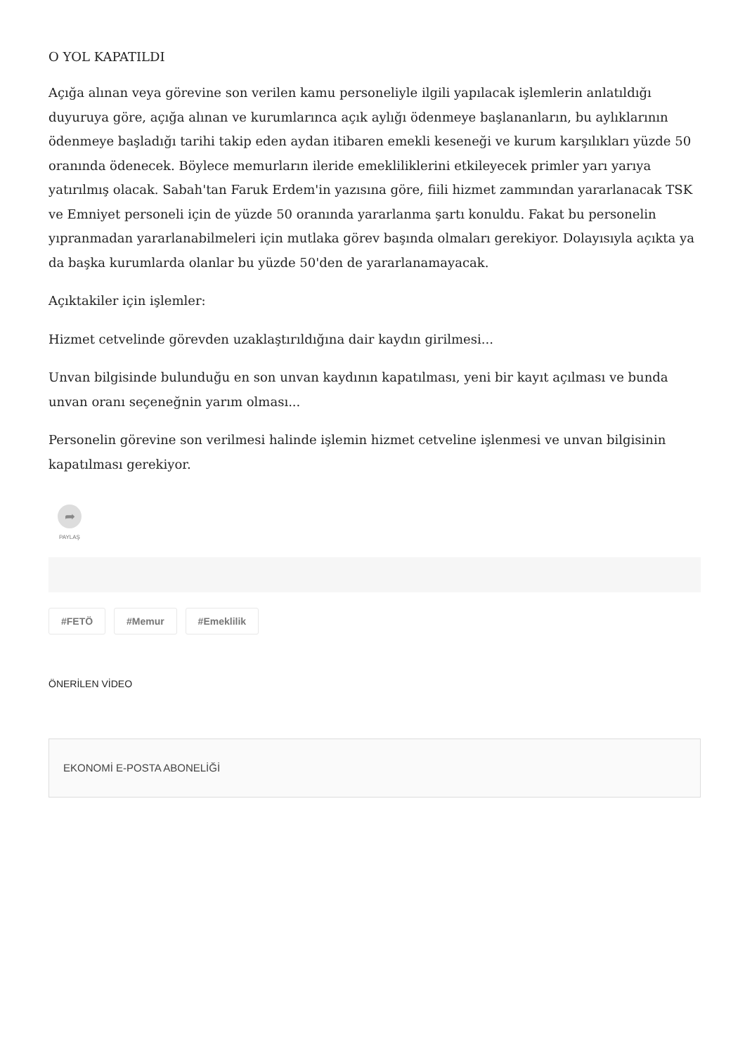O YOL KAPATILDI
Açığa alınan veya görevine son verilen kamu personeliyle ilgili yapılacak işlemlerin anlatıldığı duyuruya göre, açığa alınan ve kurumlarınca açık aylığı ödenmeye başlananların, bu aylıklarının ödenmeye başladığı tarihi takip eden aydan itibaren emekli keseneği ve kurum karşılıkları yüzde 50 oranında ödenecek. Böylece memurların ileride emekliliklerini etkileyecek primler yarı yarıya yatırılmış olacak. Sabah'tan Faruk Erdem'in yazısına göre, fiili hizmet zammından yararlanacak TSK ve Emniyet personeli için de yüzde 50 oranında yararlanma şartı konuldu. Fakat bu personelin yıpranmadan yararlanabilmeleri için mutlaka görev başında olmaları gerekiyor. Dolayısıyla açıkta ya da başka kurumlarda olanlar bu yüzde 50'den de yararlanamayacak.
Açıktakiler için işlemler:
Hizmet cetvelinde görevden uzaklaştırıldığına dair kaydın girilmesi...
Unvan bilgisinde bulunduğu en son unvan kaydının kapatılması, yeni bir kayıt açılması ve bunda unvan oranı seçeneğnin yarım olması...
Personelin görevine son verilmesi halinde işlemin hizmet cetveline işlenmesi ve unvan bilgisinin kapatılması gerekiyor.
➦
PAYLAŞ
#FETÖ #Memur #Emeklilik
ÖNERİLEN VİDEO
EKONOMİ E-POSTA ABONELİĞİ